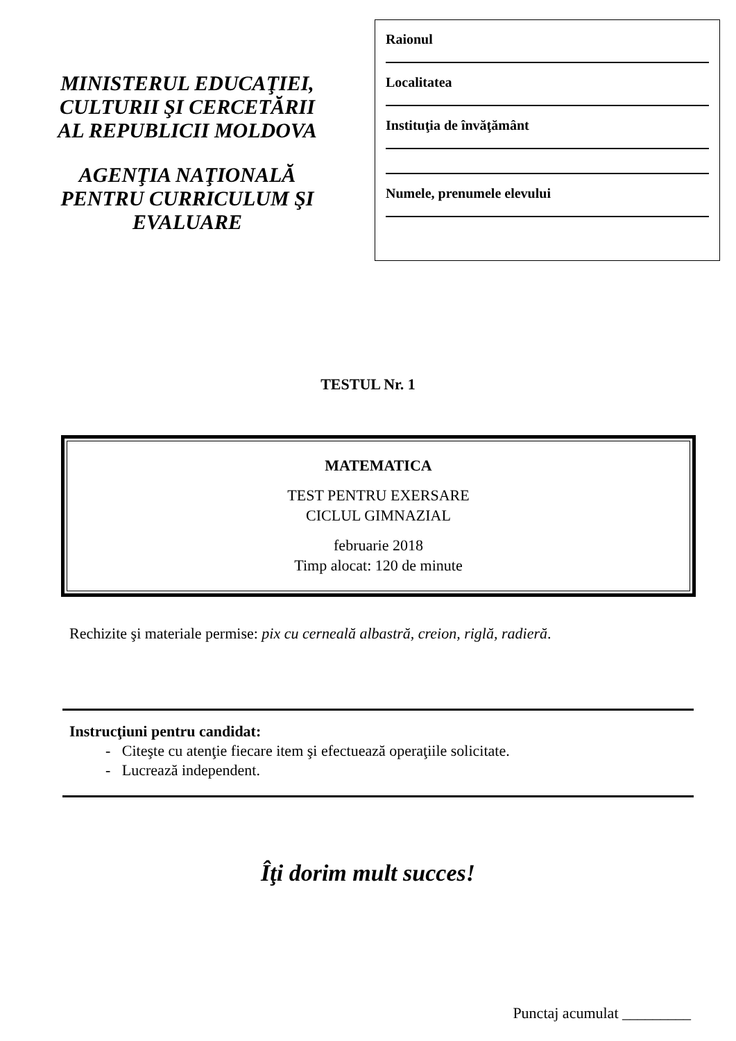MINISTERUL EDUCAŢIEI,
CULTURII ŞI CERCETĂRII
AL REPUBLICII MOLDOVA
AGENŢIA NAŢIONALĂ
PENTRU CURRICULUM ŞI
EVALUARE
Raionul
Localitatea
Instituţia de învăţământ
Numele, prenumele elevului
TESTUL Nr. 1
MATEMATICA
TEST PENTRU EXERSARE
CICLUL GIMNAZIAL
februarie 2018
Timp alocat: 120 de minute
Rechizite şi materiale permise: pix cu cerneală albastră, creion, riglă, radieră.
Instrucţiuni pentru candidat:
- Citeşte cu atenţie fiecare item şi efectuează operaţiile solicitate.
- Lucrează independent.
Îţi dorim mult succes!
Punctaj acumulat _________